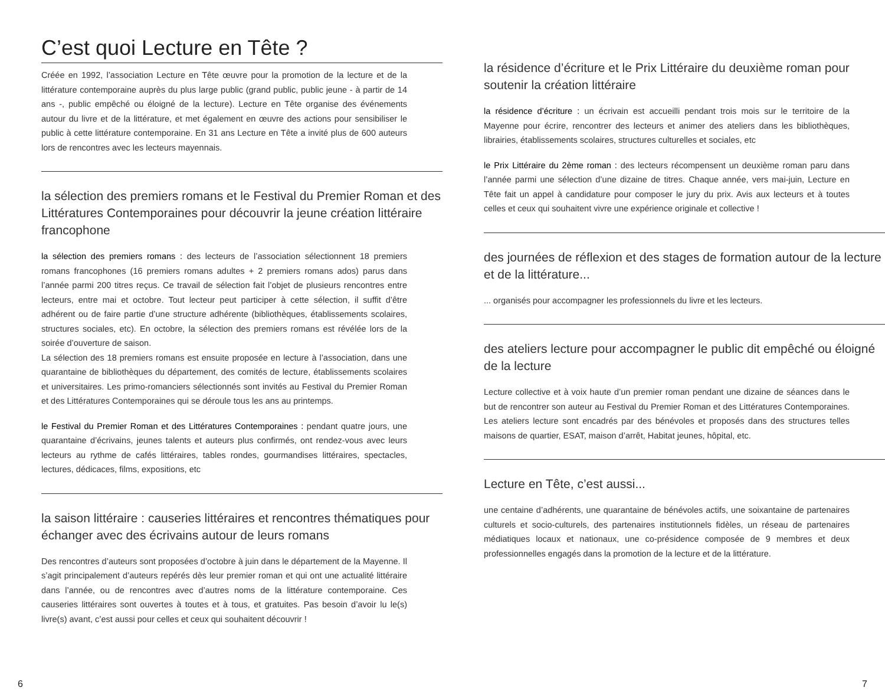C’est quoi Lecture en Tête ?
Créée en 1992, l’association Lecture en Tête œuvre pour la promotion de la lecture et de la littérature contemporaine auprès du plus large public (grand public, public jeune - à partir de 14 ans -, public empêché ou éloigné de la lecture). Lecture en Tête organise des événements autour du livre et de la littérature, et met également en œuvre des actions pour sensibiliser le public à cette littérature contemporaine. En 31 ans Lecture en Tête a invité plus de 600 auteurs lors de rencontres avec les lecteurs mayennais.
la sélection des premiers romans et le Festival du Premier Roman et des Littératures Contemporaines pour découvrir la jeune création littéraire francophone
la sélection des premiers romans : des lecteurs de l’association sélectionnent 18 premiers romans francophones (16 premiers romans adultes + 2 premiers romans ados) parus dans l’année parmi 200 titres reçus. Ce travail de sélection fait l’objet de plusieurs rencontres entre lecteurs, entre mai et octobre. Tout lecteur peut participer à cette sélection, il suffit d’être adhérent ou de faire partie d’une structure adhérente (bibliothèques, établissements scolaires, structures sociales, etc). En octobre, la sélection des premiers romans est révélée lors de la soirée d’ouverture de saison.
La sélection des 18 premiers romans est ensuite proposée en lecture à l’association, dans une quarantaine de bibliothèques du département, des comités de lecture, établissements scolaires et universitaires. Les primo-romanciers sélectionnés sont invités au Festival du Premier Roman et des Littératures Contemporaines qui se déroule tous les ans au printemps.
le Festival du Premier Roman et des Littératures Contemporaines : pendant quatre jours, une quarantaine d’écrivains, jeunes talents et auteurs plus confirmés, ont rendez-vous avec leurs lecteurs au rythme de cafés littéraires, tables rondes, gourmandises littéraires, spectacles, lectures, dédicaces, films, expositions, etc
la saison littéraire : causeries littéraires et rencontres thématiques pour échanger avec des écrivains autour de leurs romans
Des rencontres d’auteurs sont proposées d’octobre à juin dans le département de la Mayenne. Il s’agit principalement d’auteurs repérés dès leur premier roman et qui ont une actualité littéraire dans l’année, ou de rencontres avec d’autres noms de la littérature contemporaine. Ces causeries littéraires sont ouvertes à toutes et à tous, et gratuites. Pas besoin d’avoir lu le(s) livre(s) avant, c’est aussi pour celles et ceux qui souhaitent découvrir !
la résidence d’écriture et le Prix Littéraire du deuxième roman pour soutenir la création littéraire
la résidence d’écriture : un écrivain est accueilli pendant trois mois sur le territoire de la Mayenne pour écrire, rencontrer des lecteurs et animer des ateliers dans les bibliothèques, librairies, établissements scolaires, structures culturelles et sociales, etc
le Prix Littéraire du 2ème roman : des lecteurs récompensent un deuxième roman paru dans l’année parmi une sélection d’une dizaine de titres. Chaque année, vers mai-juin, Lecture en Tête fait un appel à candidature pour composer le jury du prix. Avis aux lecteurs et à toutes celles et ceux qui souhaitent vivre une expérience originale et collective !
des journées de réflexion et des stages de formation autour de la lecture et de la littérature...
... organisés pour accompagner les professionnels du livre et les lecteurs.
des ateliers lecture pour accompagner le public dit empêché ou éloigné de la lecture
Lecture collective et à voix haute d’un premier roman pendant une dizaine de séances dans le but de rencontrer son auteur au Festival du Premier Roman et des Littératures Contemporaines. Les ateliers lecture sont encadrés par des bénévoles et proposés dans des structures telles maisons de quartier, ESAT, maison d’arrêt, Habitat jeunes, hôpital, etc.
Lecture en Tête, c’est aussi...
une centaine d’adhérents, une quarantaine de bénévoles actifs, une soixantaine de partenaires culturels et socio-culturels, des partenaires institutionnels fidèles, un réseau de partenaires médiatiques locaux et nationaux, une co-présidence composée de 9 membres et deux professionnelles engagés dans la promotion de la lecture et de la littérature.
6 7